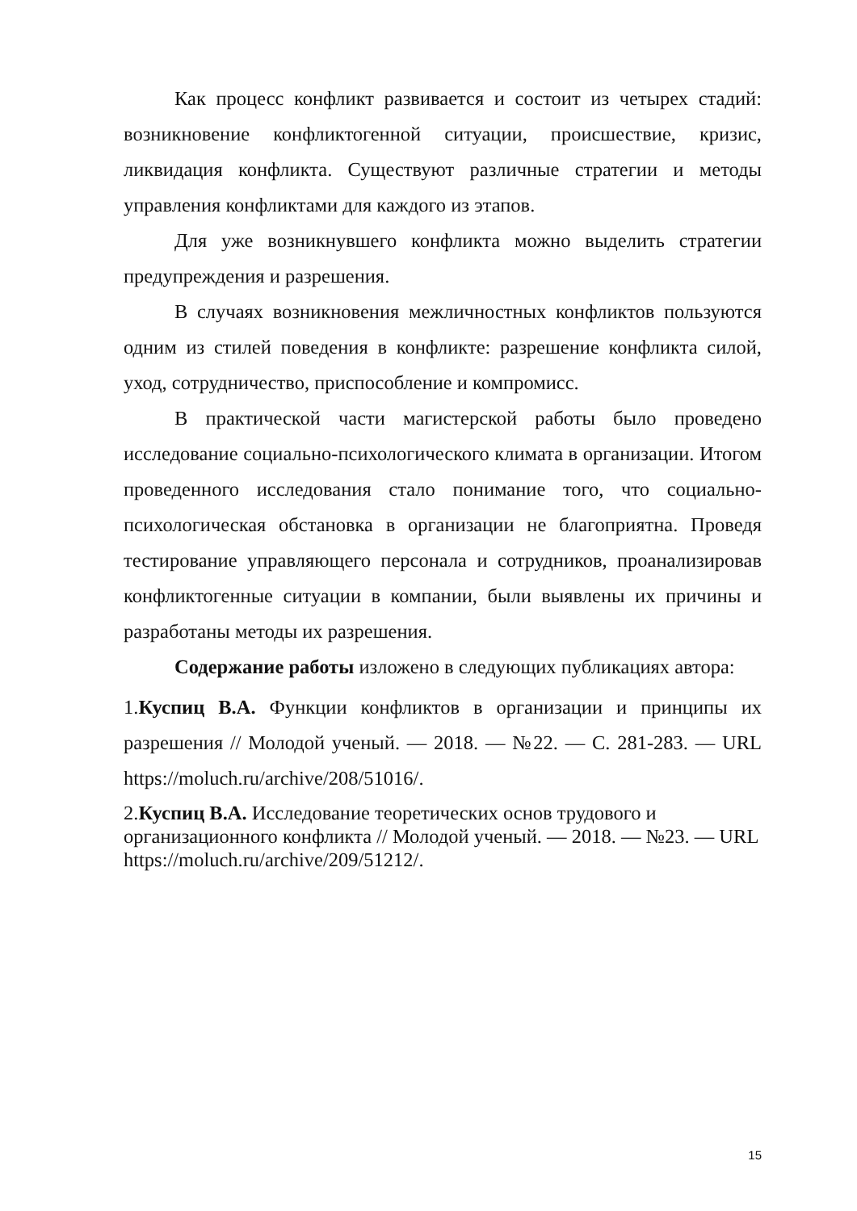Как процесс конфликт развивается и состоит из четырех стадий: возникновение конфликтогенной ситуации, происшествие, кризис, ликвидация конфликта. Существуют различные стратегии и методы управления конфликтами для каждого из этапов.
Для уже возникнувшего конфликта можно выделить стратегии предупреждения и разрешения.
В случаях возникновения межличностных конфликтов пользуются одним из стилей поведения в конфликте: разрешение конфликта силой, уход, сотрудничество, приспособление и компромисс.
В практической части магистерской работы было проведено исследование социально-психологического климата в организации. Итогом проведенного исследования стало понимание того, что социально-психологическая обстановка в организации не благоприятна. Проведя тестирование управляющего персонала и сотрудников, проанализировав конфликтогенные ситуации в компании, были выявлены их причины и разработаны методы их разрешения.
Содержание работы изложено в следующих публикациях автора:
1.Куспиц В.А. Функции конфликтов в организации и принципы их разрешения // Молодой ученый. — 2018. — №22. — С. 281-283. — URL https://moluch.ru/archive/208/51016/.
2.Куспиц В.А. Исследование теоретических основ трудового и организационного конфликта // Молодой ученый. — 2018. — №23. — URL https://moluch.ru/archive/209/51212/.
15